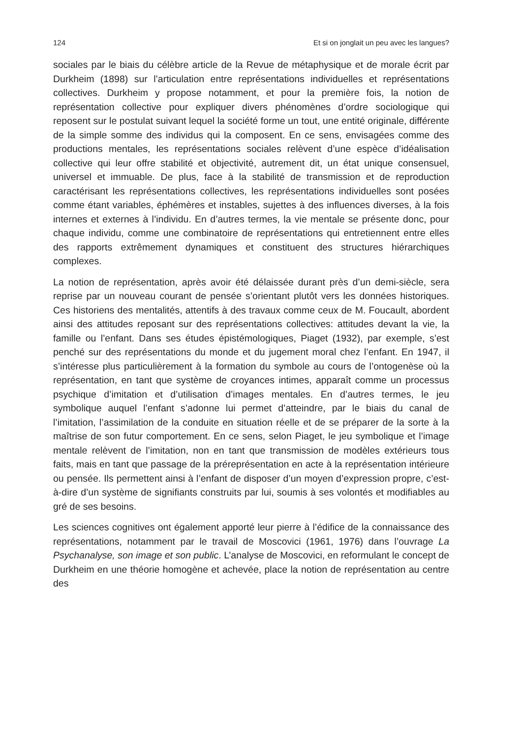124 Et si on jonglait un peu avec les langues?
sociales par le biais du célèbre article de la Revue de métaphysique et de morale écrit par Durkheim (1898) sur l’articulation entre représentations individuelles et représentations collectives. Durkheim y propose notamment, et pour la première fois, la notion de représentation collective pour expliquer divers phénomènes d’ordre sociologique qui reposent sur le postulat suivant lequel la société forme un tout, une entité originale, différente de la simple somme des individus qui la composent. En ce sens, envisagées comme des productions mentales, les représentations sociales relèvent d’une espèce d’idéalisation collective qui leur offre stabilité et objectivité, autrement dit, un état unique consensuel, universel et immuable. De plus, face à la stabilité de transmission et de reproduction caractérisant les représentations collectives, les représentations individuelles sont posées comme étant variables, éphémères et instables, sujettes à des influences diverses, à la fois internes et externes à l’individu. En d’autres termes, la vie mentale se présente donc, pour chaque individu, comme une combinatoire de représentations qui entretiennent entre elles des rapports extrêmement dynamiques et constituent des structures hiérarchiques complexes.
La notion de représentation, après avoir été délaissée durant près d’un demi-siècle, sera reprise par un nouveau courant de pensée s’orientant plutôt vers les données historiques. Ces historiens des mentalités, attentifs à des travaux comme ceux de M. Foucault, abordent ainsi des attitudes reposant sur des représentations collectives: attitudes devant la vie, la famille ou l’enfant. Dans ses études épistémologiques, Piaget (1932), par exemple, s’est penché sur des représentations du monde et du jugement moral chez l’enfant. En 1947, il s’intéresse plus particulièrement à la formation du symbole au cours de l’ontogenèse où la représentation, en tant que système de croyances intimes, apparaît comme un processus psychique d’imitation et d’utilisation d’images mentales. En d’autres termes, le jeu symbolique auquel l’enfant s’adonne lui permet d’atteindre, par le biais du canal de l’imitation, l’assimilation de la conduite en situation réelle et de se préparer de la sorte à la maîtrise de son futur comportement. En ce sens, selon Piaget, le jeu symbolique et l’image mentale relèvent de l’imitation, non en tant que transmission de modèles extérieurs tous faits, mais en tant que passage de la préreprésentation en acte à la représentation intérieure ou pensée. Ils permettent ainsi à l’enfant de disposer d’un moyen d’expression propre, c’est-à-dire d’un système de signifiants construits par lui, soumis à ses volontés et modifiables au gré de ses besoins.
Les sciences cognitives ont également apporté leur pierre à l’édifice de la connaissance des représentations, notamment par le travail de Moscovici (1961, 1976) dans l’ouvrage La Psychanalyse, son image et son public. L’analyse de Moscovici, en reformulant le concept de Durkheim en une théorie homogène et achevée, place la notion de représentation au centre des